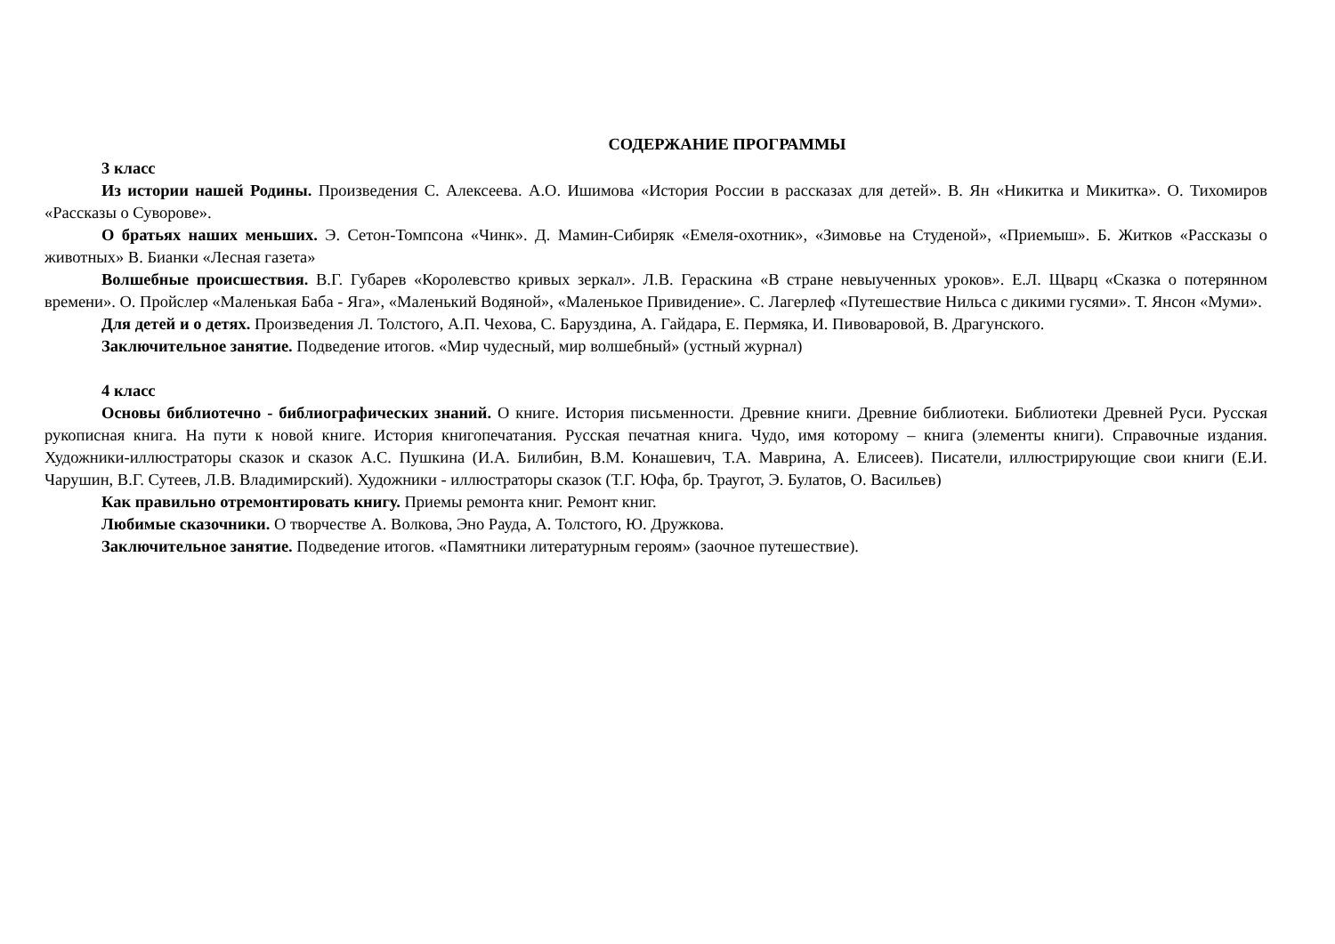СОДЕРЖАНИЕ ПРОГРАММЫ
3 класс
Из истории нашей Родины. Произведения С. Алексеева. А.О. Ишимова «История России в рассказах для детей». В. Ян «Никитка и Микитка». О. Тихомиров «Рассказы о Суворове».
О братьях наших меньших. Э. Сетон-Томпсона «Чинк». Д. Мамин-Сибиряк «Емеля-охотник», «Зимовье на Студеной», «Приемыш». Б. Житков «Рассказы о животных» В. Бианки «Лесная газета»
Волшебные происшествия. В.Г. Губарев «Королевство кривых зеркал». Л.В. Гераскина «В стране невыученных уроков». Е.Л. Щварц «Сказка о потерянном времени». О. Пройслер «Маленькая Баба - Яга», «Маленький Водяной», «Маленькое Привидение». С. Лагерлеф «Путешествие Нильса с дикими гусями». Т. Янсон «Муми».
Для детей и о детях. Произведения Л. Толстого, А.П. Чехова, С. Баруздина, А. Гайдара, Е. Пермяка, И. Пивоваровой, В. Драгунского.
Заключительное занятие. Подведение итогов. «Мир чудесный, мир волшебный» (устный журнал)
4 класс
Основы библиотечно - библиографических знаний. О книге. История письменности. Древние книги. Древние библиотеки. Библиотеки Древней Руси. Русская рукописная книга. На пути к новой книге. История книгопечатания. Русская печатная книга. Чудо, имя которому – книга (элементы книги). Справочные издания. Художники-иллюстраторы сказок и сказок А.С. Пушкина (И.А. Билибин, В.М. Конашевич, Т.А. Маврина, А. Елисеев). Писатели, иллюстрирующие свои книги (Е.И. Чарушин, В.Г. Сутеев, Л.В. Владимирский). Художники - иллюстраторы сказок (Т.Г. Юфа, бр. Траугот, Э. Булатов, О. Васильев)
Как правильно отремонтировать книгу. Приемы ремонта книг. Ремонт книг.
Любимые сказочники. О творчестве А. Волкова, Эно Рауда, А. Толстого, Ю. Дружкова.
Заключительное занятие. Подведение итогов. «Памятники литературным героям» (заочное путешествие).